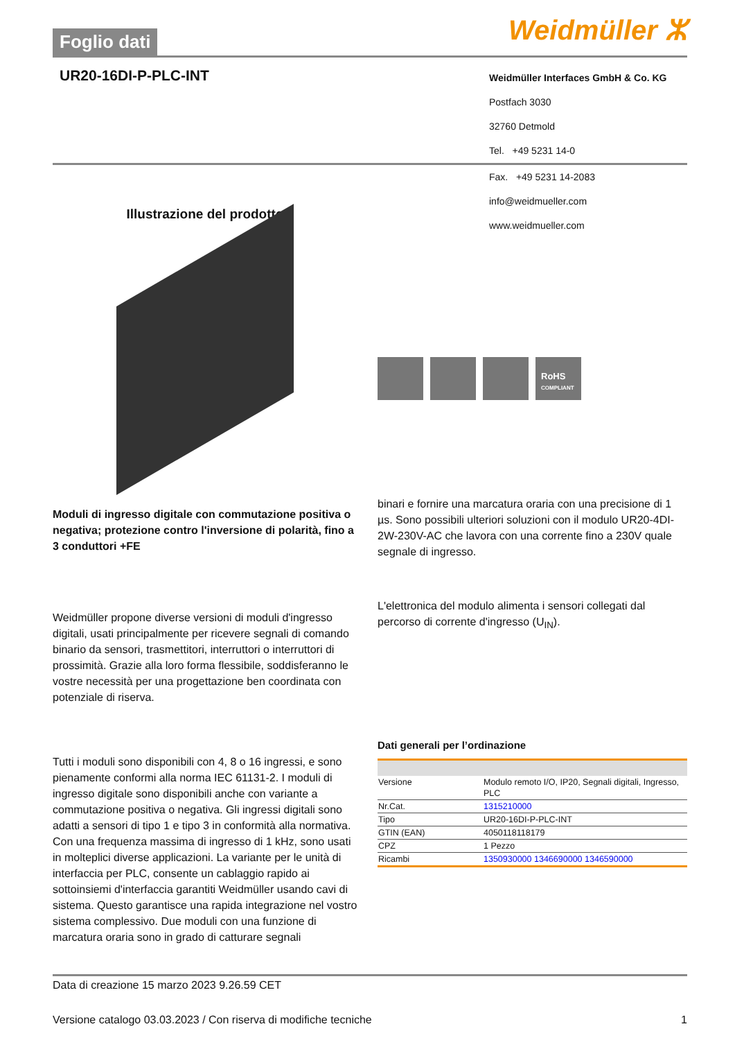Foglio dati
Weidmüller ⵣ
UR20-16DI-P-PLC-INT
Weidmüller Interfaces GmbH & Co. KG
Postfach 3030
32760 Detmold
Tel. +49 5231 14-0
Illustrazione del prodotto
Fax. +49 5231 14-2083
info@weidmueller.com
www.weidmueller.com
RoHS
COMPLIANT
Moduli di ingresso digitale con commutazione positiva o negativa; protezione contro l'inversione di polarità, fino a 3 conduttori +FE
Weidmüller propone diverse versioni di moduli d'ingresso digitali, usati principalmente per ricevere segnali di comando binario da sensori, trasmettitori, interruttori o interruttori di prossimità. Grazie alla loro forma flessibile, soddisferanno le vostre necessità per una progettazione ben coordinata con potenziale di riserva.
Tutti i moduli sono disponibili con 4, 8 o 16 ingressi, e sono pienamente conformi alla norma IEC 61131-2. I moduli di ingresso digitale sono disponibili anche con variante a commutazione positiva o negativa. Gli ingressi digitali sono adatti a sensori di tipo 1 e tipo 3 in conformità alla normativa. Con una frequenza massima di ingresso di 1 kHz, sono usati in molteplici diverse applicazioni. La variante per le unità di interfaccia per PLC, consente un cablaggio rapido ai sottoinsiemi d'interfaccia garantiti Weidmüller usando cavi di sistema. Questo garantisce una rapida integrazione nel vostro sistema complessivo. Due moduli con una funzione di marcatura oraria sono in grado di catturare segnali
binari e fornire una marcatura oraria con una precisione di 1 µs. Sono possibili ulteriori soluzioni con il modulo UR20-4DI-2W-230V-AC che lavora con una corrente fino a 230V quale segnale di ingresso.
L'elettronica del modulo alimenta i sensori collegati dal percorso di corrente d'ingresso (U<sub>IN</sub>).
Dati generali per l’ordinazione
| Versione | Modulo remoto I/O, IP20, Segnali digitali, Ingresso, PLC |
| Nr.Cat. | 1315210000 |
| Tipo | UR20-16DI-P-PLC-INT |
| GTIN (EAN) | 4050118118179 |
| CPZ | 1 Pezzo |
| Ricambi | 1350930000 1346690000 1346590000 |
Data di creazione 15 marzo 2023 9.26.59 CET
Versione catalogo 03.03.2023 / Con riserva di modifiche tecniche 1